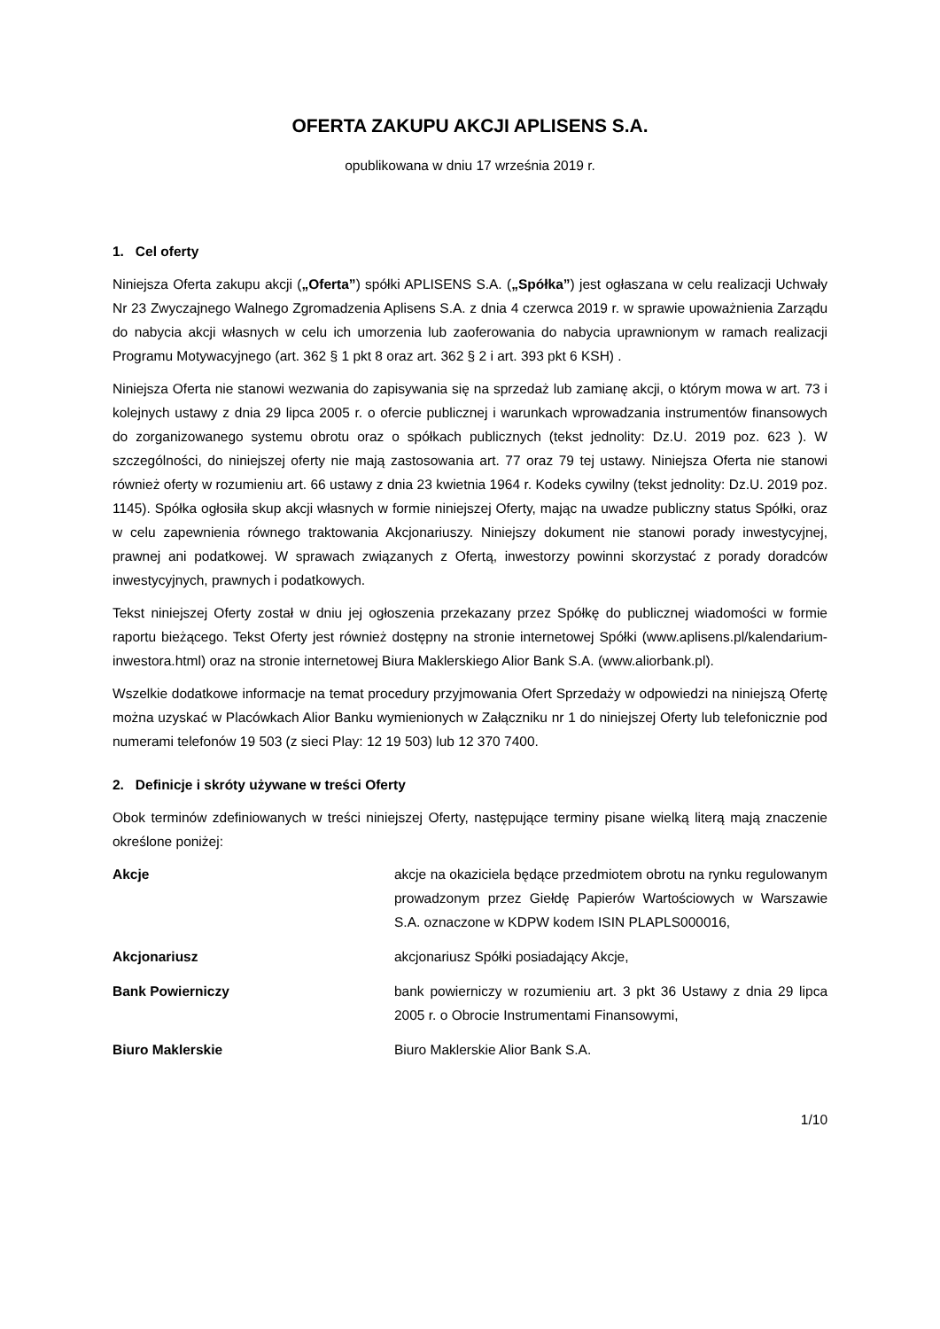OFERTA ZAKUPU AKCJI APLISENS S.A.
opublikowana w dniu 17 września 2019 r.
1. Cel oferty
Niniejsza Oferta zakupu akcji („Oferta”) spółki APLISENS S.A. („Spółka”) jest ogłaszana w celu realizacji Uchwały Nr 23 Zwyczajnego Walnego Zgromadzenia Aplisens S.A. z dnia 4 czerwca 2019 r. w sprawie upoważnienia Zarządu do nabycia akcji własnych w celu ich umorzenia lub zaoferowania do nabycia uprawnionym w ramach realizacji Programu Motywacyjnego (art. 362 § 1 pkt 8 oraz art. 362 § 2 i art. 393 pkt 6 KSH) .
Niniejsza Oferta nie stanowi wezwania do zapisywania się na sprzedaż lub zamianę akcji, o którym mowa w art. 73 i kolejnych ustawy z dnia 29 lipca 2005 r. o ofercie publicznej i warunkach wprowadzania instrumentów finansowych do zorganizowanego systemu obrotu oraz o spółkach publicznych (tekst jednolity: Dz.U. 2019 poz. 623 ). W szczególności, do niniejszej oferty nie mają zastosowania art. 77 oraz 79 tej ustawy. Niniejsza Oferta nie stanowi również oferty w rozumieniu art. 66 ustawy z dnia 23 kwietnia 1964 r. Kodeks cywilny (tekst jednolity: Dz.U. 2019 poz. 1145). Spółka ogłosiła skup akcji własnych w formie niniejszej Oferty, mając na uwadze publiczny status Spółki, oraz w celu zapewnienia równego traktowania Akcjonariuszy. Niniejszy dokument nie stanowi porady inwestycyjnej, prawnej ani podatkowej. W sprawach związanych z Ofertą, inwestorzy powinni skorzystać z porady doradców inwestycyjnych, prawnych i podatkowych.
Tekst niniejszej Oferty został w dniu jej ogłoszenia przekazany przez Spółkę do publicznej wiadomości w formie raportu bieżącego. Tekst Oferty jest również dostępny na stronie internetowej Spółki (www.aplisens.pl/kalendarium-inwestora.html) oraz na stronie internetowej Biura Maklerskiego Alior Bank S.A. (www.aliorbank.pl).
Wszelkie dodatkowe informacje na temat procedury przyjmowania Ofert Sprzedaży w odpowiedzi na niniejszą Ofertę można uzyskać w Placówkach Alior Banku wymienionych w Załączniku nr 1 do niniejszej Oferty lub telefonicznie pod numerami telefonów 19 503 (z sieci Play: 12 19 503) lub 12 370 7400.
2. Definicje i skróty używane w treści Oferty
Obok terminów zdefiniowanych w treści niniejszej Oferty, następujące terminy pisane wielką literą mają znaczenie określone poniżej:
Akcje akcje na okaziciela będące przedmiotem obrotu na rynku regulowanym prowadzonym przez Giełdę Papierów Wartościowych w Warszawie S.A. oznaczone w KDPW kodem ISIN PLAPLS000016,
Akcjonariusz akcjonariusz Spółki posiadający Akcje,
Bank Powierniczy bank powierniczy w rozumieniu art. 3 pkt 36 Ustawy z dnia 29 lipca 2005 r. o Obrocie Instrumentami Finansowymi,
Biuro Maklerskie Biuro Maklerskie Alior Bank S.A.
1/10